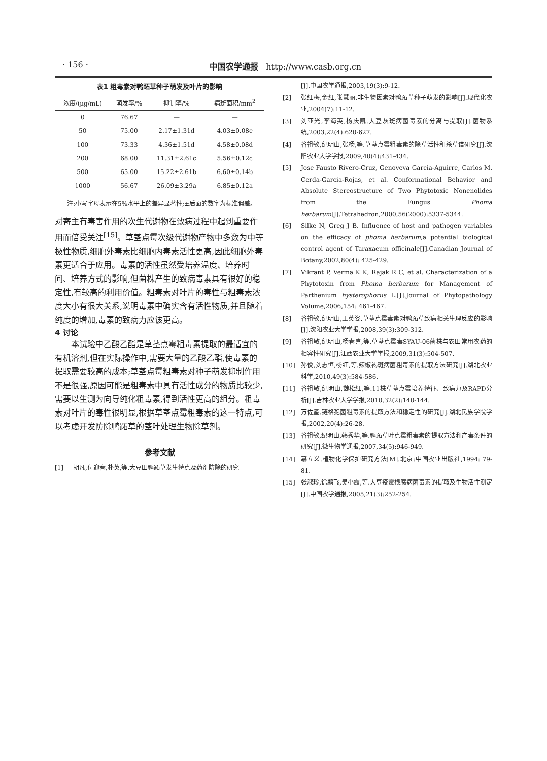· 156 · 中国农学通报 http://www.casb.org.cn
表1 粗毒素对鸭跖草种子萌发及叶片的影响
| 浓度/(μg/mL) | 萌发率/% | 抑制率/% | 病斑面积/mm<sup>2</sup> |
| --- | --- | --- | --- |
| 0 | 76.67 | — | — |
| 50 | 75.00 | 2.17±1.31d | 4.03±0.08e |
| 100 | 73.33 | 4.36±1.51d | 4.58±0.08d |
| 200 | 68.00 | 11.31±2.61c | 5.56±0.12c |
| 500 | 65.00 | 15.22±2.61b | 6.60±0.14b |
| 1000 | 56.67 | 26.09±3.29a | 6.85±0.12a |
注:小写字母表示在5%水平上的差异显著性;±后面的数字为标准偏差。
对寄主有毒害作用的次生代谢物在致病过程中起到重要作用而倍受关注<sup>[15]</sup>。草茎点霉次级代谢物产物中多数为中等极性物质,细胞外毒素比细胞内毒素活性更高,因此细胞外毒素更适合于应用。毒素的活性虽然受培养温度、培养时间、培养方式的影响,但菌株产生的致病毒素具有很好的稳定性,有较高的利用价值。粗毒素对叶片的毒性与粗毒素浓度大小有很大关系,说明毒素中确实含有活性物质,并且随着纯度的增加,毒素的致病力应该更高。
4 讨论
本试验中乙酸乙酯是草茎点霉粗毒素提取的最适宜的有机溶剂,但在实际操作中,需要大量的乙酸乙酯,使毒素的提取需要较高的成本;草茎点霉粗毒素对种子萌发抑制作用不是很强,原因可能是粗毒素中具有活性成分的物质比较少,需要以生测为向导纯化粗毒素,得到活性更高的组分。粗毒素对叶片的毒性很明显,根据草茎点霉粗毒素的这一特点,可以考虑开发防除鸭跖草的茎叶处理生物除草剂。
参考文献
[1] 胡凡,付迎春,朴英,等.大豆田鸭跖草发生特点及药剂防除的研究
[J].中国农学通报,2003,19(3):9-12.
[2] 张红梅,金红,张慧丽.非生物因素对鸭跖草种子萌发的影响[J].现代化农业,2004(7):11-12.
[3] 刘亚光,李海英,杨庆凯.大豆灰斑病菌毒素的分离与提取[J].菌物系统,2003,22(4):620-627.
[4] 谷祖敏,纪明山,张杨,等.草茎点霉粗毒素的除草活性和杀草谱研究[J].沈阳农业大学学报,2009,40(4):431-434.
[5] Jose Fausto Rivero-Cruz, Genoveva Garcia-Aguirre, Carlos M. Cerda-Garcia-Rojas, et al. Conformational Behavior and Absolute Stereostructure of Two Phytotoxic Nonenolides from the Fungus Phoma herbarum[J].Tetrahedron,2000,56(2000):5337-5344.
[6] Silke N, Greg J B. Influence of host and pathogen variables on the efficacy of phoma herbarum,a potential biological control agent of Taraxacum officinale[J].Canadian Journal of Botany,2002,80(4): 425-429.
[7] Vikrant P, Verma K K, Rajak R C, et al. Characterization of a Phytotoxin from Phoma herbarum for Management of Parthenium hysterophorus L.[J].Journal of Phytopathology Volume,2006,154: 461-467.
[8] 谷祖敏,纪明山,王英姿.草茎点霉毒素对鸭跖草致病相关生理反应的影响[J].沈阳农业大学学报,2008,39(3):309-312.
[9] 谷祖敏,纪明山,杨春喜,等.草茎点霉毒SYAU-06菌株与农田常用农药的相容性研究[J].江西农业大学学报,2009,31(3):504-507.
[10] 孙俊,刘志恒,杨红,等.辣椒褐斑病菌粗毒素的提取方法研究[J].湖北农业科学,2010,49(3):584-586.
[11] 谷祖敏,纪明山,魏松红,等.11株草茎点霉培养特征、致病力及RAPD分析[J].吉林农业大学学报,2010,32(2):140-144.
[12] 万佐玺.链格孢菌粗毒素的提取方法和稳定性的研究[J].湖北民族学院学报,2002,20(4):26-28.
[13] 谷祖敏,纪明山,韩秀华,等.鸭跖草叶点霉粗毒素的提取方法和产毒条件的研究[J].微生物学通报,2007,34(5):946-949.
[14] 慕立义.植物化学保护研究方法[M].北京:中国农业出版社,1994: 79-81.
[15] 张淑珍,徐鹏飞,吴小霞,等.大豆疫霉根腐病菌毒素的提取及生物活性测定[J].中国农学通报,2005,21(3):252-254.